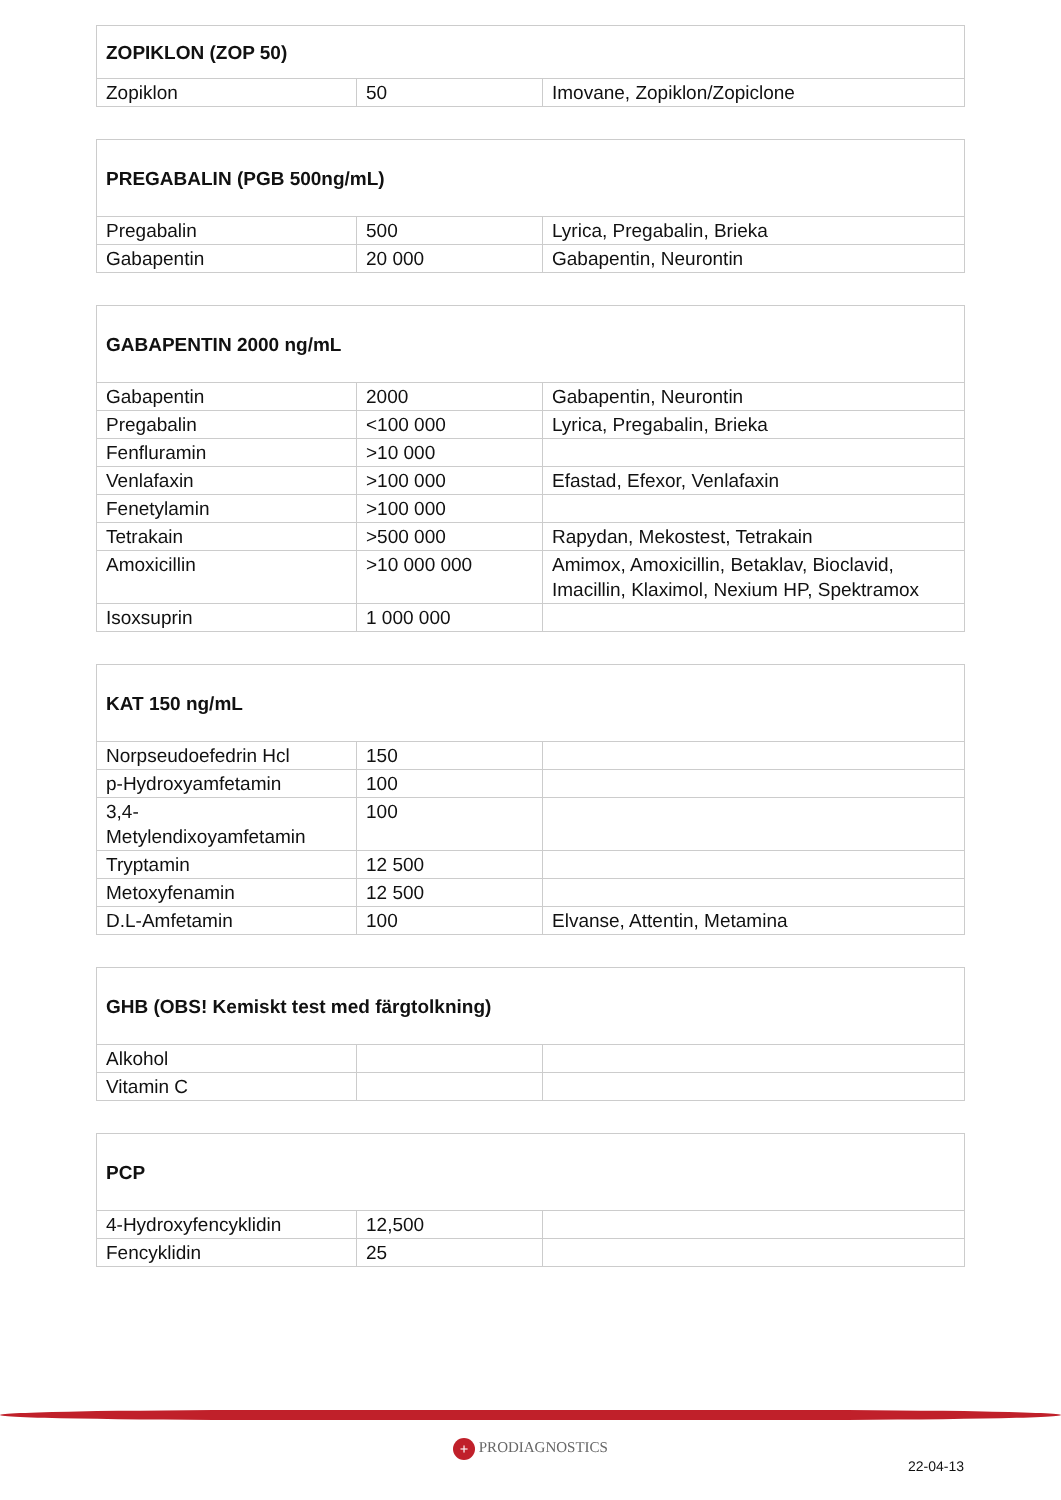| ZOPIKLON (ZOP 50) | | |
| Zopiklon | 50 | Imovane, Zopiklon/Zopiclone |
| PREGABALIN (PGB 500ng/mL) | | |
| Pregabalin | 500 | Lyrica, Pregabalin, Brieka |
| Gabapentin | 20 000 | Gabapentin, Neurontin |
| GABAPENTIN 2000 ng/mL | | |
| Gabapentin | 2000 | Gabapentin, Neurontin |
| Pregabalin | <100 000 | Lyrica, Pregabalin, Brieka |
| Fenfluramin | >10 000 | |
| Venlafaxin | >100 000 | Efastad, Efexor, Venlafaxin |
| Fenetylamin | >100 000 | |
| Tetrakain | >500 000 | Rapydan, Mekostest, Tetrakain |
| Amoxicillin | >10 000 000 | Amimox, Amoxicillin, Betaklav, Bioclavid, Imacillin, Klaximol, Nexium HP, Spektramox |
| Isoxsuprin | 1 000 000 | |
| KAT 150 ng/mL | | |
| Norpseudoefedrin Hcl | 150 | |
| p-Hydroxyamfetamin | 100 | |
| 3,4- Metylendixoyamfetamin | 100 | |
| Tryptamin | 12 500 | |
| Metoxyfenamin | 12 500 | |
| D.L-Amfetamin | 100 | Elvanse, Attentin, Metamina |
| GHB (OBS! Kemiskt test med färgtolkning) | | |
| Alkohol | | |
| Vitamin C | | |
| PCP | | |
| 4-Hydroxyfencyklidin | 12,500 | |
| Fencyklidin | 25 | |
+ PRODIAGNOSTICS
22-04-13